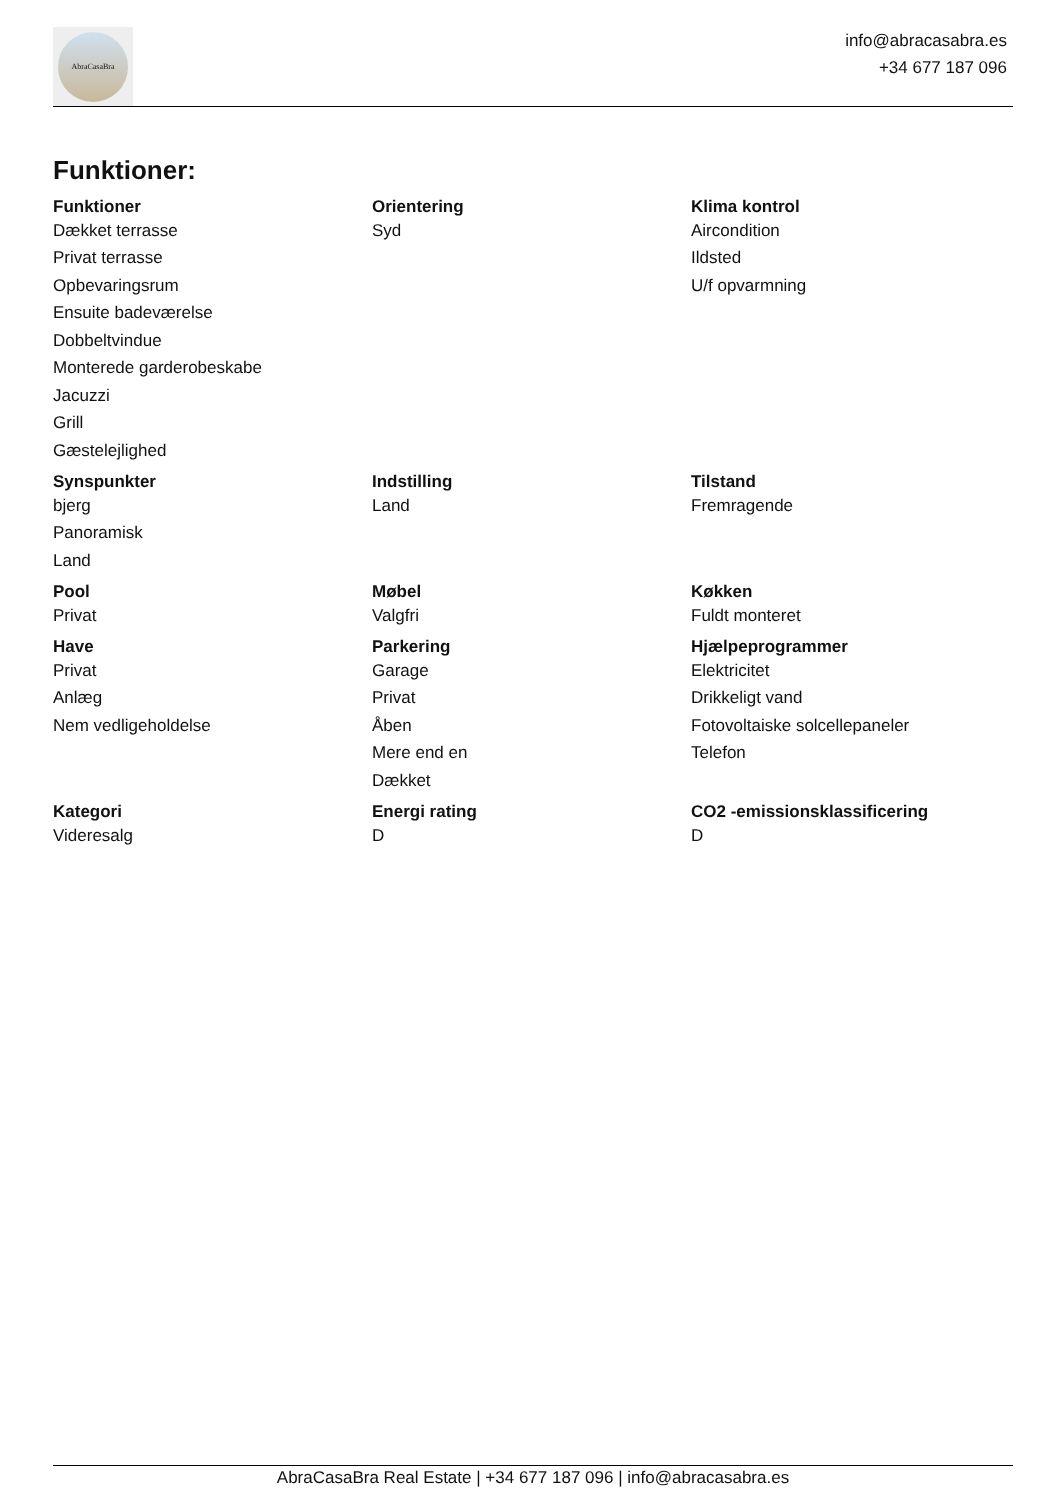AbraCasaBra
info@abracasabra.es
+34 677 187 096
Funktioner:
| Funktioner | Orientering | Klima kontrol |
| --- | --- | --- |
| Dækket terrasse | Syd | Aircondition |
| Privat terrasse | | Ildsted |
| Opbevaringsrum | | U/f opvarmning |
| Ensuite badeværelse | | |
| Dobbeltvindue | | |
| Monterede garderobeskabe | | |
| Jacuzzi | | |
| Grill | | |
| Gæstelejlighed | | |
| Synspunkter | Indstilling | Tilstand |
| bjerg | Land | Fremragende |
| Panoramisk | | |
| Land | | |
| Pool | Møbel | Køkken |
| Privat | Valgfri | Fuldt monteret |
| Have | Parkering | Hjælpeprogrammer |
| Privat | Garage | Elektricitet |
| Anlæg | Privat | Drikkeligt vand |
| Nem vedligeholdelse | Åben | Fotovoltaiske solcellepaneler |
| | Mere end en | Telefon |
| | Dækket | |
| Kategori | Energi rating | CO2 -emissionsklassificering |
| Videresalg | D | D |
AbraCasaBra Real Estate | +34 677 187 096 | info@abracasabra.es